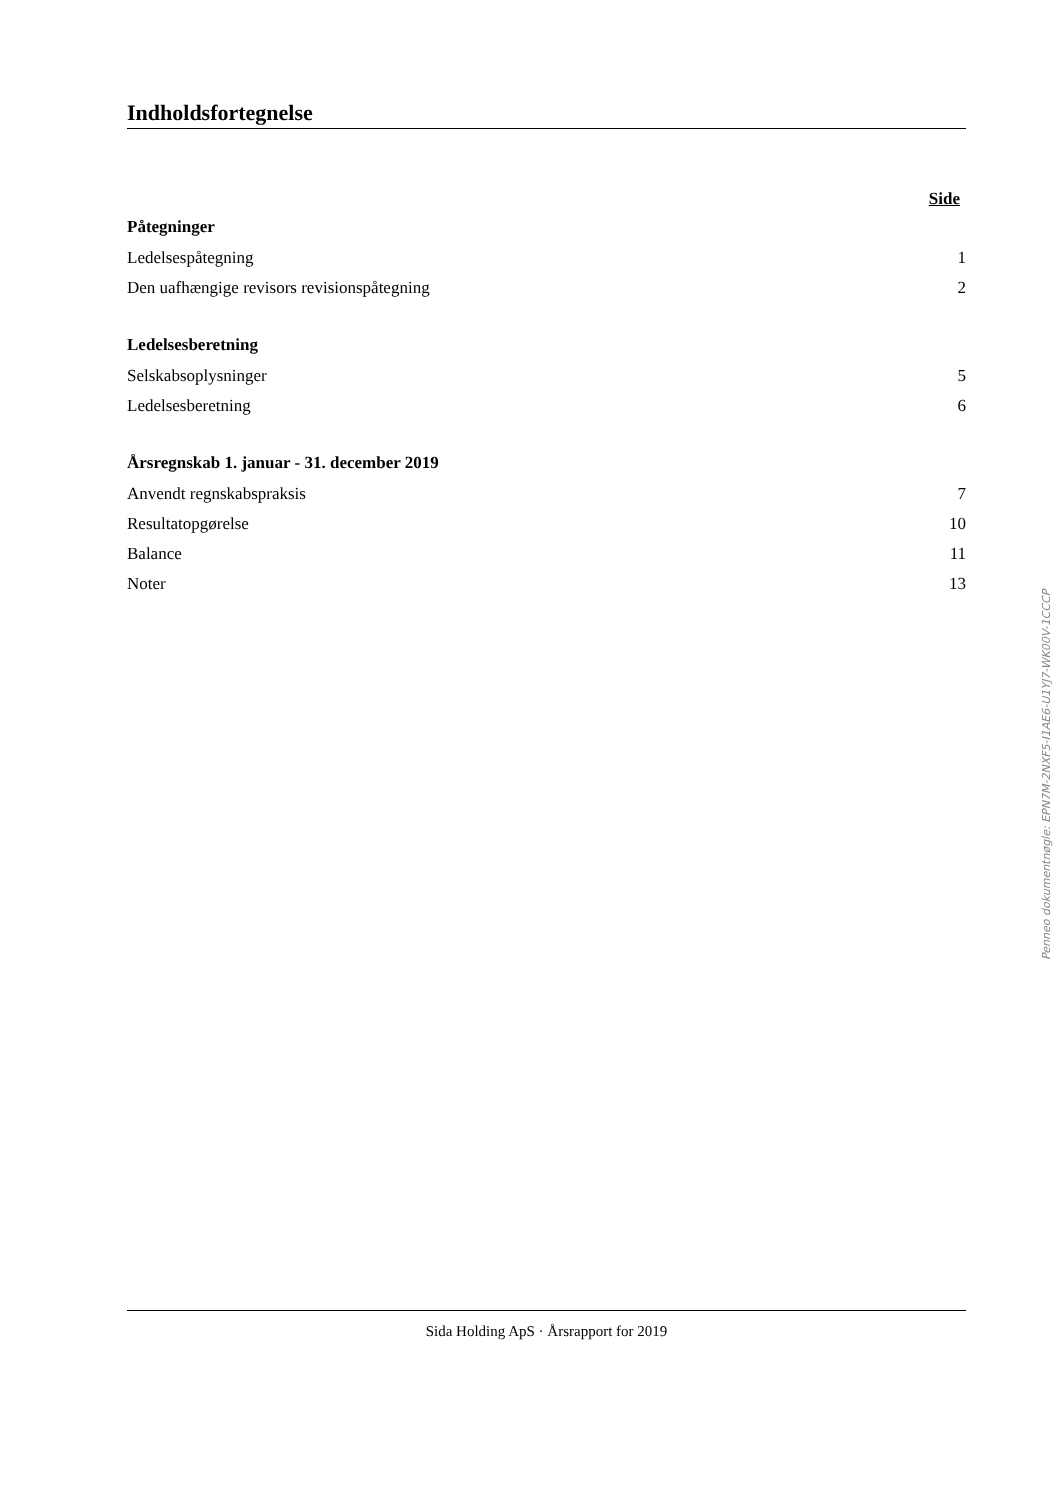Indholdsfortegnelse
Side
Påtegninger
Ledelsespåtegning 1
Den uafhængige revisors revisionspåtegning 2
Ledelsesberetning
Selskabsoplysninger 5
Ledelsesberetning 6
Årsregnskab 1. januar - 31. december 2019
Anvendt regnskabspraksis 7
Resultatopgørelse 10
Balance 11
Noter 13
Sida Holding ApS · Årsrapport for 2019
Penneo dokumentnøgle: EPN7M-2NXF5-I1AE6-U1YJ7-WK00V-1CCCP